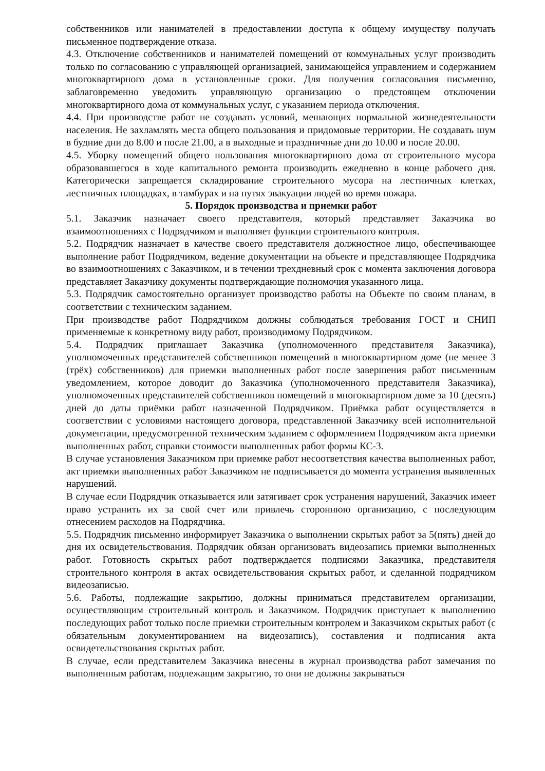собственников или нанимателей в предоставлении доступа к общему имуществу получать письменное подтверждение отказа.
4.3. Отключение собственников и нанимателей помещений от коммунальных услуг производить только по согласованию с управляющей организацией, занимающейся управлением и содержанием многоквартирного дома в установленные сроки. Для получения согласования письменно, заблаговременно уведомить управляющую организацию о предстоящем отключении многоквартирного дома от коммунальных услуг, с указанием периода отключения.
4.4. При производстве работ не создавать условий, мешающих нормальной жизнедеятельности населения. Не захламлять места общего пользования и придомовые территории. Не создавать шум в будние дни до 8.00 и после 21.00, а в выходные и праздничные дни до 10.00 и после 20.00.
4.5. Уборку помещений общего пользования многоквартирного дома от строительного мусора образовавшегося в ходе капитального ремонта производить ежедневно в конце рабочего дня. Категорически запрещается складирование строительного мусора на лестничных клетках, лестничных площадках, в тамбурах и на путях эвакуации людей во время пожара.
5. Порядок производства и приемки работ
5.1. Заказчик назначает своего представителя, который представляет Заказчика во взаимоотношениях с Подрядчиком и выполняет функции строительного контроля.
5.2. Подрядчик назначает в качестве своего представителя должностное лицо, обеспечивающее выполнение работ Подрядчиком, ведение документации на объекте и представляющее Подрядчика во взаимоотношениях с Заказчиком, и в течении трехдневный срок с момента заключения договора представляет Заказчику документы подтверждающие полномочия указанного лица.
5.3. Подрядчик самостоятельно организует производство работы на Объекте по своим планам, в соответствии с техническим заданием.
При производстве работ Подрядчиком должны соблюдаться требования ГОСТ и СНИП применяемые к конкретному виду работ, производимому Подрядчиком.
5.4. Подрядчик приглашает Заказчика (уполномоченного представителя Заказчика), уполномоченных представителей собственников помещений в многоквартирном доме (не менее 3 (трёх) собственников) для приемки выполненных работ после завершения работ письменным уведомлением, которое доводит до Заказчика (уполномоченного представителя Заказчика), уполномоченных представителей собственников помещений в многоквартирном доме за 10 (десять) дней до даты приёмки работ назначенной Подрядчиком. Приёмка работ осуществляется в соответствии с условиями настоящего договора, представленной Заказчику всей исполнительной документации, предусмотренной техническим заданием с оформлением Подрядчиком акта приемки выполненных работ, справки стоимости выполненных работ формы КС-3.
В случае установления Заказчиком при приемке работ несоответствия качества выполненных работ, акт приемки выполненных работ Заказчиком не подписывается до момента устранения выявленных нарушений.
В случае если Подрядчик отказывается или затягивает срок устранения нарушений, Заказчик имеет право устранить их за свой счет или привлечь стороннюю организацию, с последующим отнесением расходов на Подрядчика.
5.5. Подрядчик письменно информирует Заказчика о выполнении скрытых работ за 5(пять) дней до дня их освидетельствования. Подрядчик обязан организовать видеозапись приемки выполненных работ. Готовность скрытых работ подтверждается подписями Заказчика, представителя строительного контроля в актах освидетельствования скрытых работ, и сделанной подрядчиком видеозаписью.
5.6. Работы, подлежащие закрытию, должны приниматься представителем организации, осуществляющим строительный контроль и Заказчиком. Подрядчик приступает к выполнению последующих работ только после приемки строительным контролем и Заказчиком скрытых работ (с обязательным документированием на видеозапись), составления и подписания акта освидетельствования скрытых работ.
В случае, если представителем Заказчика внесены в журнал производства работ замечания по выполненным работам, подлежащим закрытию, то они не должны закрываться